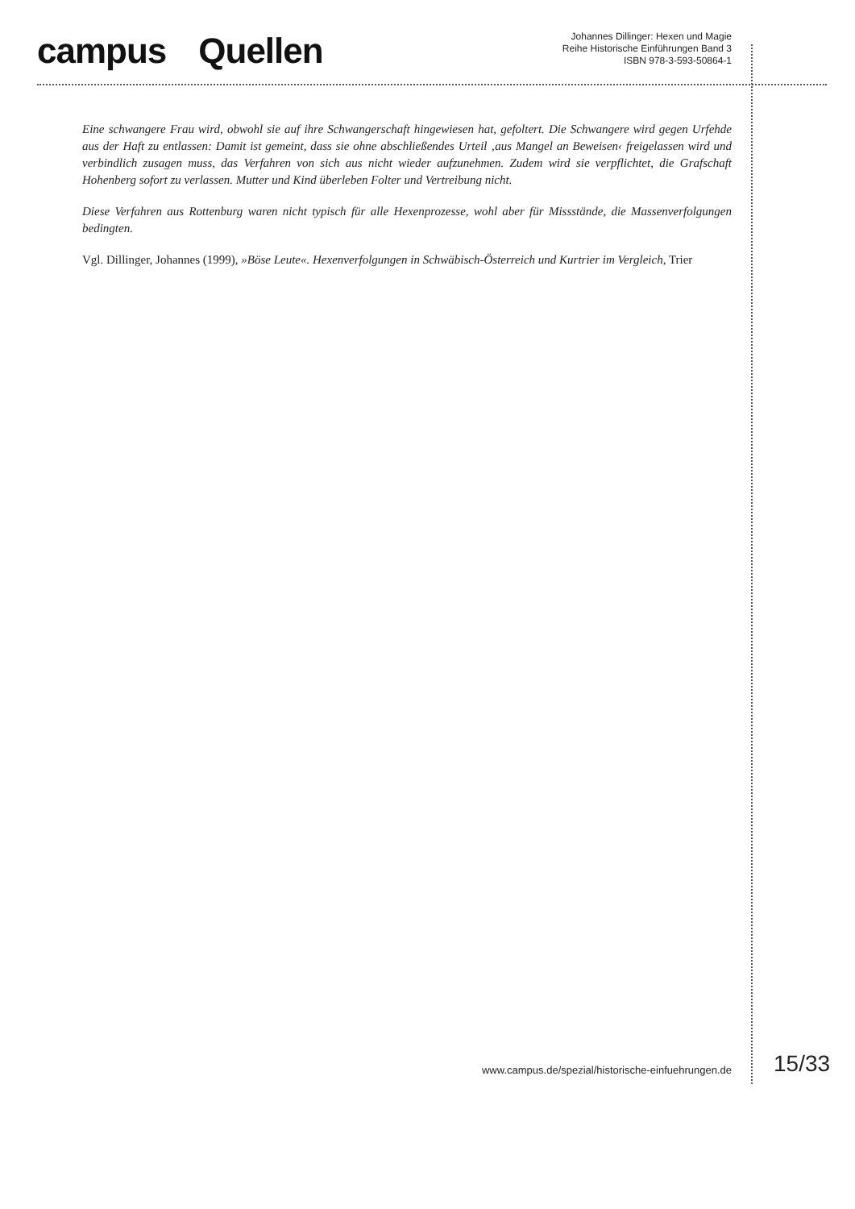campus Quellen
Johannes Dillinger: Hexen und Magie
Reihe Historische Einführungen Band 3
ISBN 978-3-593-50864-1
Eine schwangere Frau wird, obwohl sie auf ihre Schwangerschaft hingewiesen hat, gefoltert. Die Schwangere wird gegen Urfehde aus der Haft zu entlassen: Damit ist gemeint, dass sie ohne abschließendes Urteil ‚aus Mangel an Beweisen‹ freigelassen wird und verbindlich zusagen muss, das Verfahren von sich aus nicht wieder aufzunehmen. Zudem wird sie verpflichtet, die Grafschaft Hohenberg sofort zu verlassen. Mutter und Kind überleben Folter und Vertreibung nicht.
Diese Verfahren aus Rottenburg waren nicht typisch für alle Hexenprozesse, wohl aber für Missstände, die Massenverfolgungen bedingten.
Vgl. Dillinger, Johannes (1999), »Böse Leute«. Hexenverfolgungen in Schwäbisch-Österreich und Kurtrier im Vergleich, Trier
www.campus.de/spezial/historische-einfuehrungen.de 15/33